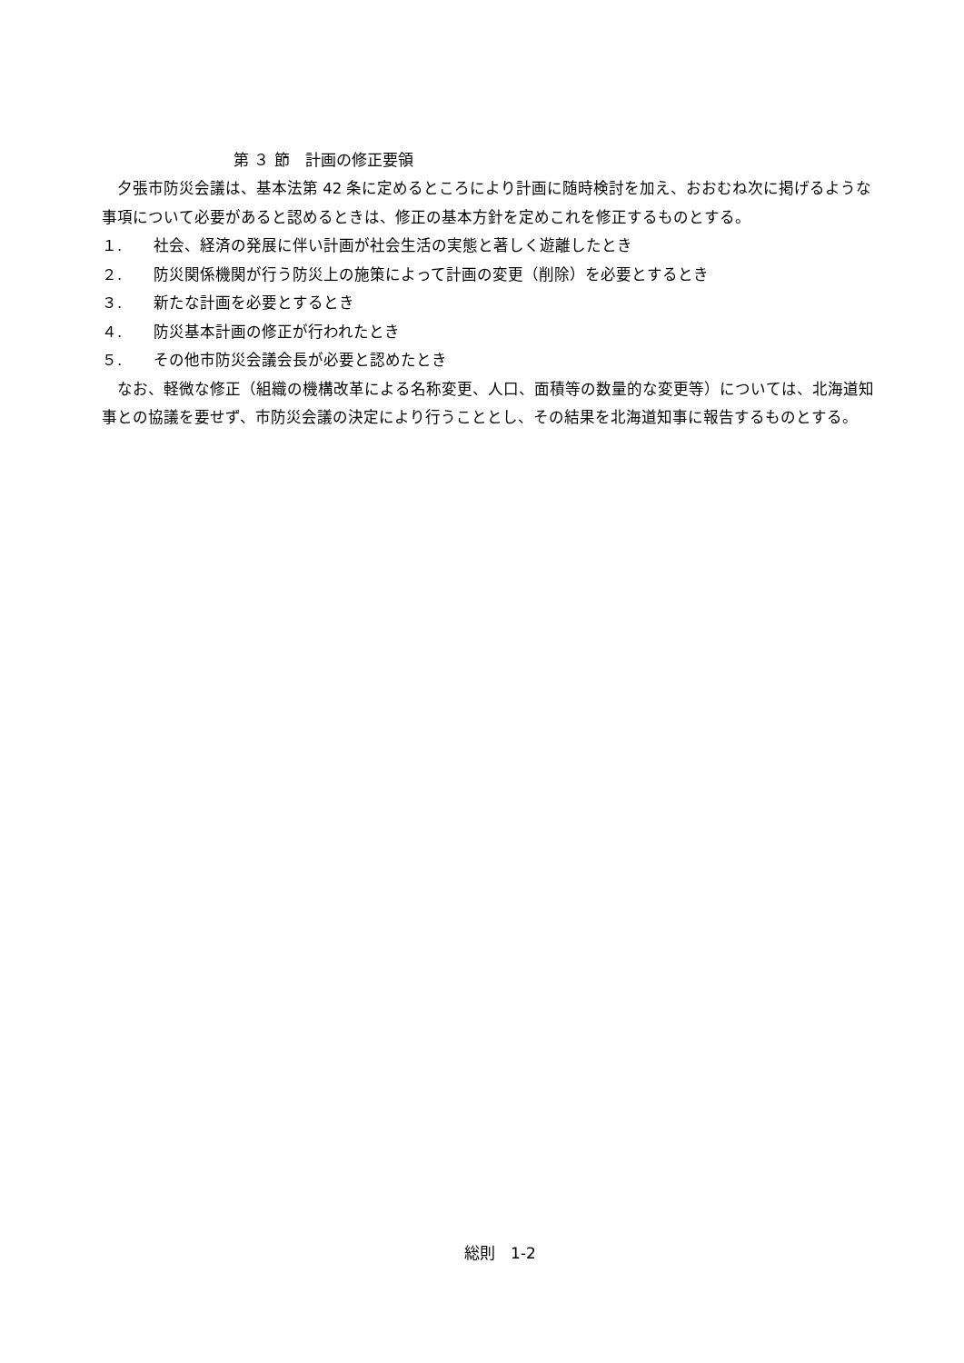第 ３ 節　計画の修正要領
　夕張市防災会議は、基本法第 42 条に定めるところにより計画に随時検討を加え、おおむね次に掲げるような事項について必要があると認めるときは、修正の基本方針を定めこれを修正するものとする。
１. 社会、経済の発展に伴い計画が社会生活の実態と著しく遊離したとき
２. 防災関係機関が行う防災上の施策によって計画の変更（削除）を必要とするとき
３. 新たな計画を必要とするとき
４. 防災基本計画の修正が行われたとき
５. その他市防災会議会長が必要と認めたとき
　なお、軽微な修正（組織の機構改革による名称変更、人口、面積等の数量的な変更等）については、北海道知事との協議を要せず、市防災会議の決定により行うこととし、その結果を北海道知事に報告するものとする。
総則　1-2